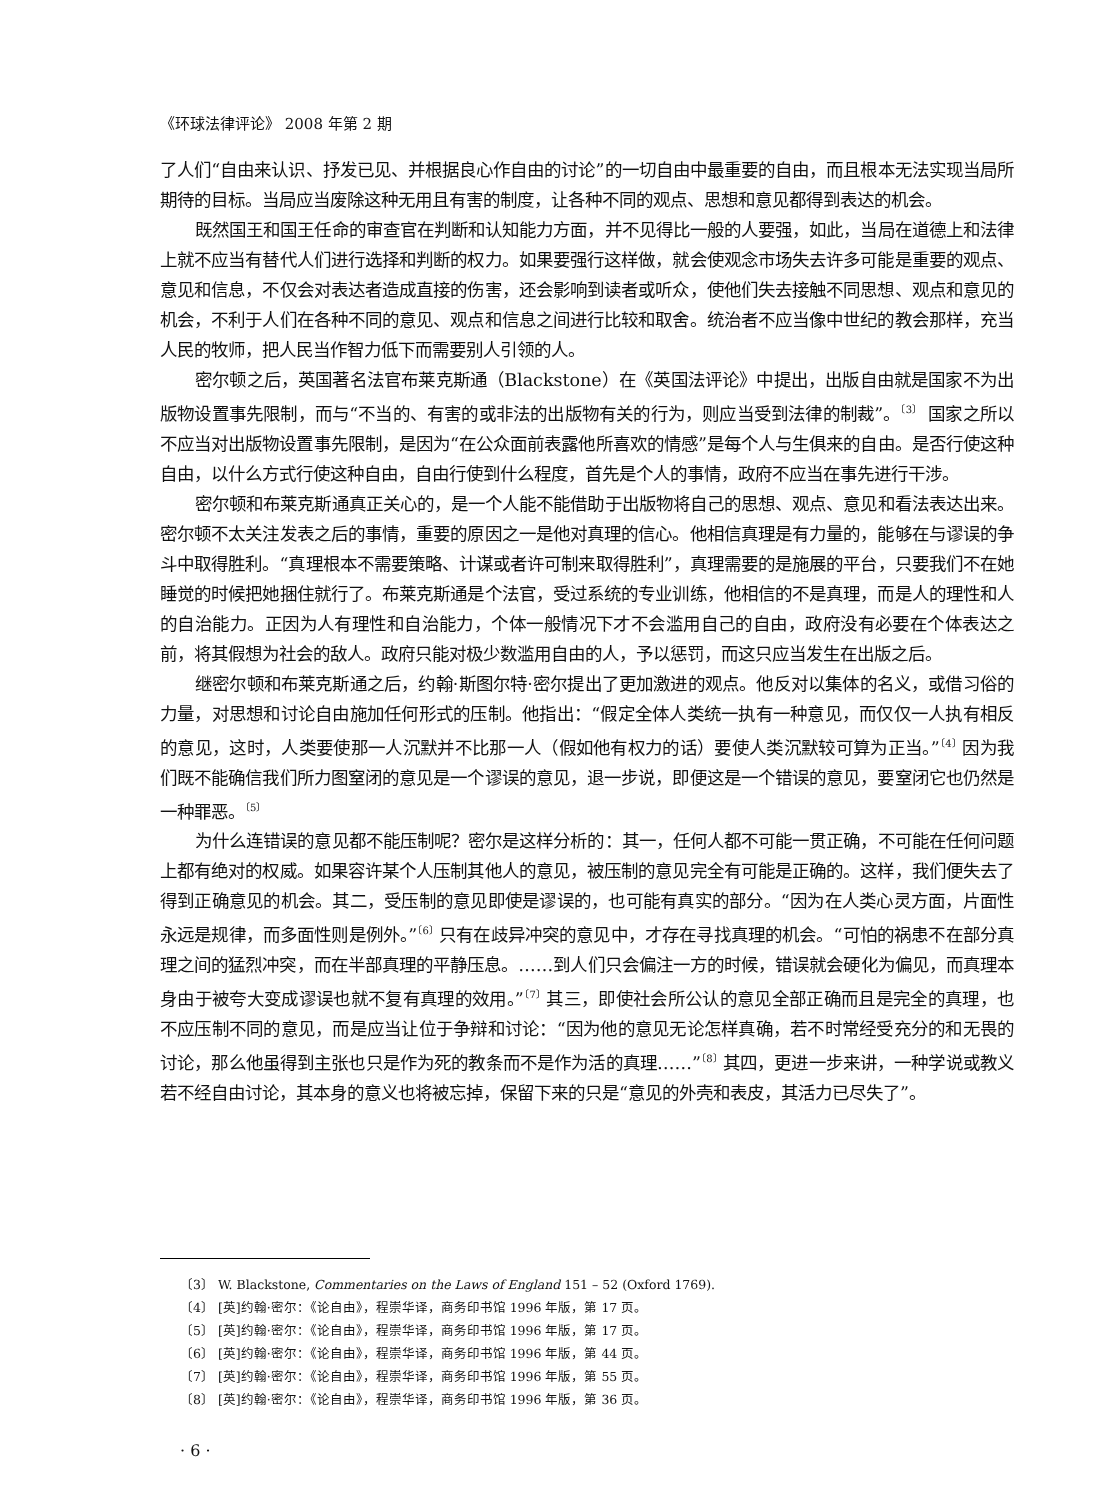《环球法律评论》 2008 年第 2 期
了人们“自由来认识、抒发已见、并根据良心作自由的讨论”的一切自由中最重要的自由，而且根本无法实现当局所期待的目标。当局应当废除这种无用且有害的制度，让各种不同的观点、思想和意见都得到表达的机会。
既然国王和国王任命的审查官在判断和认知能力方面，并不见得比一般的人要强，如此，当局在道德上和法律上就不应当有替代人们进行选择和判断的权力。如果要强行这样做，就会使观念市场失去许多可能是重要的观点、意见和信息，不仅会对表达者造成直接的伤害，还会影响到读者或听众，使他们失去接触不同思想、观点和意见的机会，不利于人们在各种不同的意见、观点和信息之间进行比较和取舍。统治者不应当像中世纪的教会那样，充当人民的牧师，把人民当作智力低下而需要别人引领的人。
密尔顿之后，英国著名法官布莱克斯通（Blackstone）在《英国法评论》中提出，出版自由就是国家不为出版物设置事先限制，而与“不当的、有害的或非法的出版物有关的行为，则应当受到法律的制裁”。<sup>〔3〕</sup> 国家之所以不应当对出版物设置事先限制，是因为“在公众面前表露他所喜欢的情感”是每个人与生俱来的自由。是否行使这种自由，以什么方式行使这种自由，自由行使到什么程度，首先是个人的事情，政府不应当在事先进行干涉。
密尔顿和布莱克斯通真正关心的，是一个人能不能借助于出版物将自己的思想、观点、意见和看法表达出来。密尔顿不太关注发表之后的事情，重要的原因之一是他对真理的信心。他相信真理是有力量的，能够在与谬误的争斗中取得胜利。“真理根本不需要策略、计谋或者许可制来取得胜利”，真理需要的是施展的平台，只要我们不在她睡觉的时候把她捆住就行了。布莱克斯通是个法官，受过系统的专业训练，他相信的不是真理，而是人的理性和人的自治能力。正因为人有理性和自治能力，个体一般情况下才不会滥用自己的自由，政府没有必要在个体表达之前，将其假想为社会的敌人。政府只能对极少数滥用自由的人，予以惩罚，而这只应当发生在出版之后。
继密尔顿和布莱克斯通之后，约翰·斯图尔特·密尔提出了更加激进的观点。他反对以集体的名义，或借习俗的力量，对思想和讨论自由施加任何形式的压制。他指出：“假定全体人类统一执有一种意见，而仅仅一人执有相反的意见，这时，人类要使那一人沉默并不比那一人（假如他有权力的话）要使人类沉默较可算为正当。”<sup>〔4〕</sup>因为我们既不能确信我们所力图窒闭的意见是一个谬误的意见，退一步说，即便这是一个错误的意见，要窒闭它也仍然是一种罪恶。<sup>〔5〕</sup>
为什么连错误的意见都不能压制呢？密尔是这样分析的：其一，任何人都不可能一贯正确，不可能在任何问题上都有绝对的权威。如果容许某个人压制其他人的意见，被压制的意见完全有可能是正确的。这样，我们便失去了得到正确意见的机会。其二，受压制的意见即使是谬误的，也可能有真实的部分。“因为在人类心灵方面，片面性永远是规律，而多面性则是例外。”<sup>〔6〕</sup>只有在歧异冲突的意见中，才存在寻找真理的机会。“可怕的祸患不在部分真理之间的猛烈冲突，而在半部真理的平静压息。……到人们只会偏注一方的时候，错误就会硬化为偏见，而真理本身由于被夸大变成谬误也就不复有真理的效用。”<sup>〔7〕</sup>其三，即使社会所公认的意见全部正确而且是完全的真理，也不应压制不同的意见，而是应当让位于争辩和讨论：“因为他的意见无论怎样真确，若不时常经受充分的和无畏的讨论，那么他虽得到主张也只是作为死的教条而不是作为活的真理……”<sup>〔8〕</sup>其四，更进一步来讲，一种学说或教义若不经自由讨论，其本身的意义也将被忘掉，保留下来的只是“意见的外壳和表皮，其活力已尽失了”。
〔3〕 W. Blackstone, Commentaries on the Laws of England 151 – 52 (Oxford 1769).
〔4〕 [英]约翰·密尔：《论自由》，程崇华译，商务印书馆 1996 年版，第 17 页。
〔5〕 [英]约翰·密尔：《论自由》，程崇华译，商务印书馆 1996 年版，第 17 页。
〔6〕 [英]约翰·密尔：《论自由》，程崇华译，商务印书馆 1996 年版，第 44 页。
〔7〕 [英]约翰·密尔：《论自由》，程崇华译，商务印书馆 1996 年版，第 55 页。
〔8〕 [英]约翰·密尔：《论自由》，程崇华译，商务印书馆 1996 年版，第 36 页。
· 6 ·